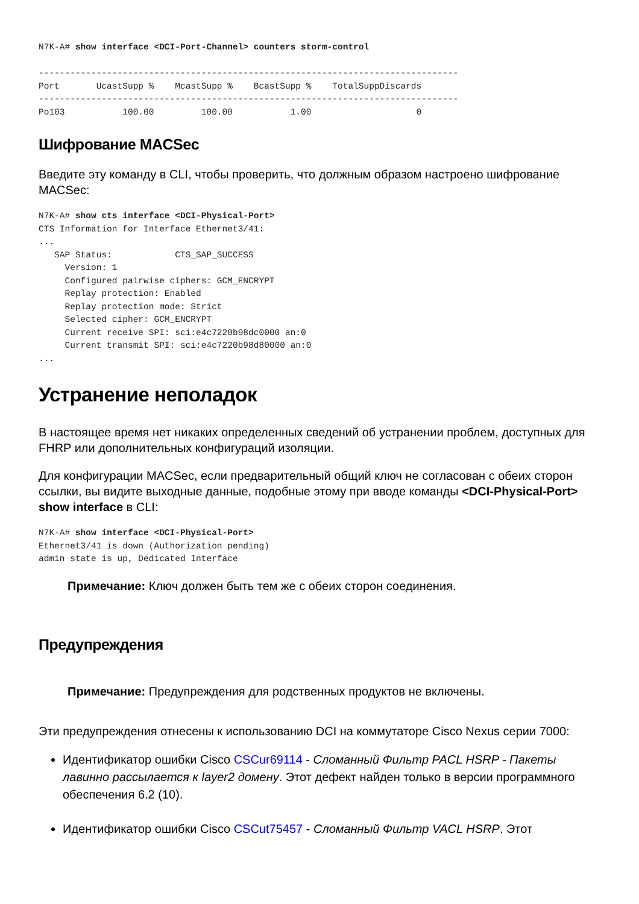N7K-A# show interface <DCI-Port-Channel> counters storm-control

--------------------------------------------------------------------------------
Port       UcastSupp %    McastSupp %    BcastSupp %    TotalSuppDiscards
--------------------------------------------------------------------------------
Po103           100.00         100.00           1.00                    0
Шифрование MACSec
Введите эту команду в CLI, чтобы проверить, что должным образом настроено шифрование MACSec:
N7K-A# show cts interface <DCI-Physical-Port>
CTS Information for Interface Ethernet3/41:
...
   SAP Status:            CTS_SAP_SUCCESS
     Version: 1
     Configured pairwise ciphers: GCM_ENCRYPT
     Replay protection: Enabled
     Replay protection mode: Strict
     Selected cipher: GCM_ENCRYPT
     Current receive SPI: sci:e4c7220b98dc0000 an:0
     Current transmit SPI: sci:e4c7220b98d80000 an:0
...
Устранение неполадок
В настоящее время нет никаких определенных сведений об устранении проблем, доступных для FHRP или дополнительных конфигураций изоляции.
Для конфигурации MACSec, если предварительный общий ключ не согласован с обеих сторон ссылки, вы видите выходные данные, подобные этому при вводе команды <DCI-Physical-Port> show interface в CLI:
N7K-A# show interface <DCI-Physical-Port>
Ethernet3/41 is down (Authorization pending)
admin state is up, Dedicated Interface
Примечание: Ключ должен быть тем же с обеих сторон соединения.
Предупреждения
Примечание: Предупреждения для родственных продуктов не включены.
Эти предупреждения отнесены к использованию DCI на коммутаторе Cisco Nexus серии 7000:
Идентификатор ошибки Cisco CSCur69114 - Сломанный Фильтр PACL HSRP - Пакеты лавинно рассылается к layer2 домену. Этот дефект найден только в версии программного обеспечения 6.2 (10).
Идентификатор ошибки Cisco CSCut75457 - Сломанный Фильтр VACL HSRP. Этот